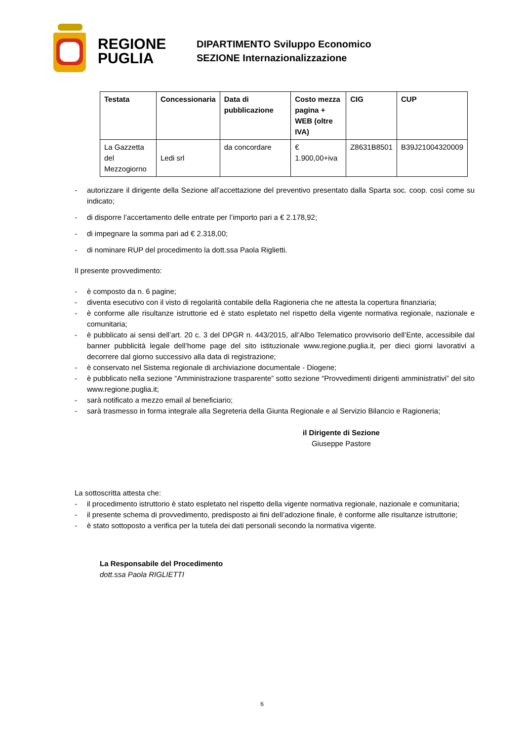REGIONE
PUGLIA
DIPARTIMENTO Sviluppo Economico
SEZIONE Internazionalizzazione
| Testata | Concessionaria | Data di pubblicazione | Costo mezza pagina + WEB (oltre IVA) | CIG | CUP |
| --- | --- | --- | --- | --- | --- |
| La Gazzetta del Mezzogiorno | Ledi srl | da concordare | € 1.900,00+iva | Z8631B8501 | B39J21004320009 |
- autorizzare il dirigente della Sezione all’accettazione del preventivo presentato dalla Sparta soc. coop. così come su indicato;
- di disporre l’accertamento delle entrate per l’importo pari a € 2.178,92;
- di impegnare la somma pari ad € 2.318,00;
- di nominare RUP del procedimento la dott.ssa Paola Riglietti.
Il presente provvedimento:
- è composto da n. 6 pagine;
- diventa esecutivo con il visto di regolarità contabile della Ragioneria che ne attesta la copertura finanziaria;
- è conforme alle risultanze istruttorie ed è stato espletato nel rispetto della vigente normativa regionale, nazionale e comunitaria;
- è pubblicato ai sensi dell’art. 20 c. 3 del DPGR n. 443/2015, all’Albo Telematico provvisorio dell’Ente, accessibile dal banner pubblicità legale dell’home page del sito istituzionale www.regione.puglia.it, per dieci giorni lavorativi a decorrere dal giorno successivo alla data di registrazione;
- è conservato nel Sistema regionale di archiviazione documentale - Diogene;
- è pubblicato nella sezione “Amministrazione trasparente” sotto sezione “Provvedimenti dirigenti amministrativi” del sito www.regione.puglia.it;
- sarà notificato a mezzo email al beneficiario;
- sarà trasmesso in forma integrale alla Segreteria della Giunta Regionale e al Servizio Bilancio e Ragioneria;
il Dirigente di Sezione
Giuseppe Pastore
La sottoscritta attesta che:
- il procedimento istruttorio è stato espletato nel rispetto della vigente normativa regionale, nazionale e comunitaria;
- il presente schema di provvedimento, predisposto ai fini dell’adozione finale, è conforme alle risultanze istruttorie;
- è stato sottoposto a verifica per la tutela dei dati personali secondo la normativa vigente.
La Responsabile del Procedimento
dott.ssa Paola RIGLIETTI
6